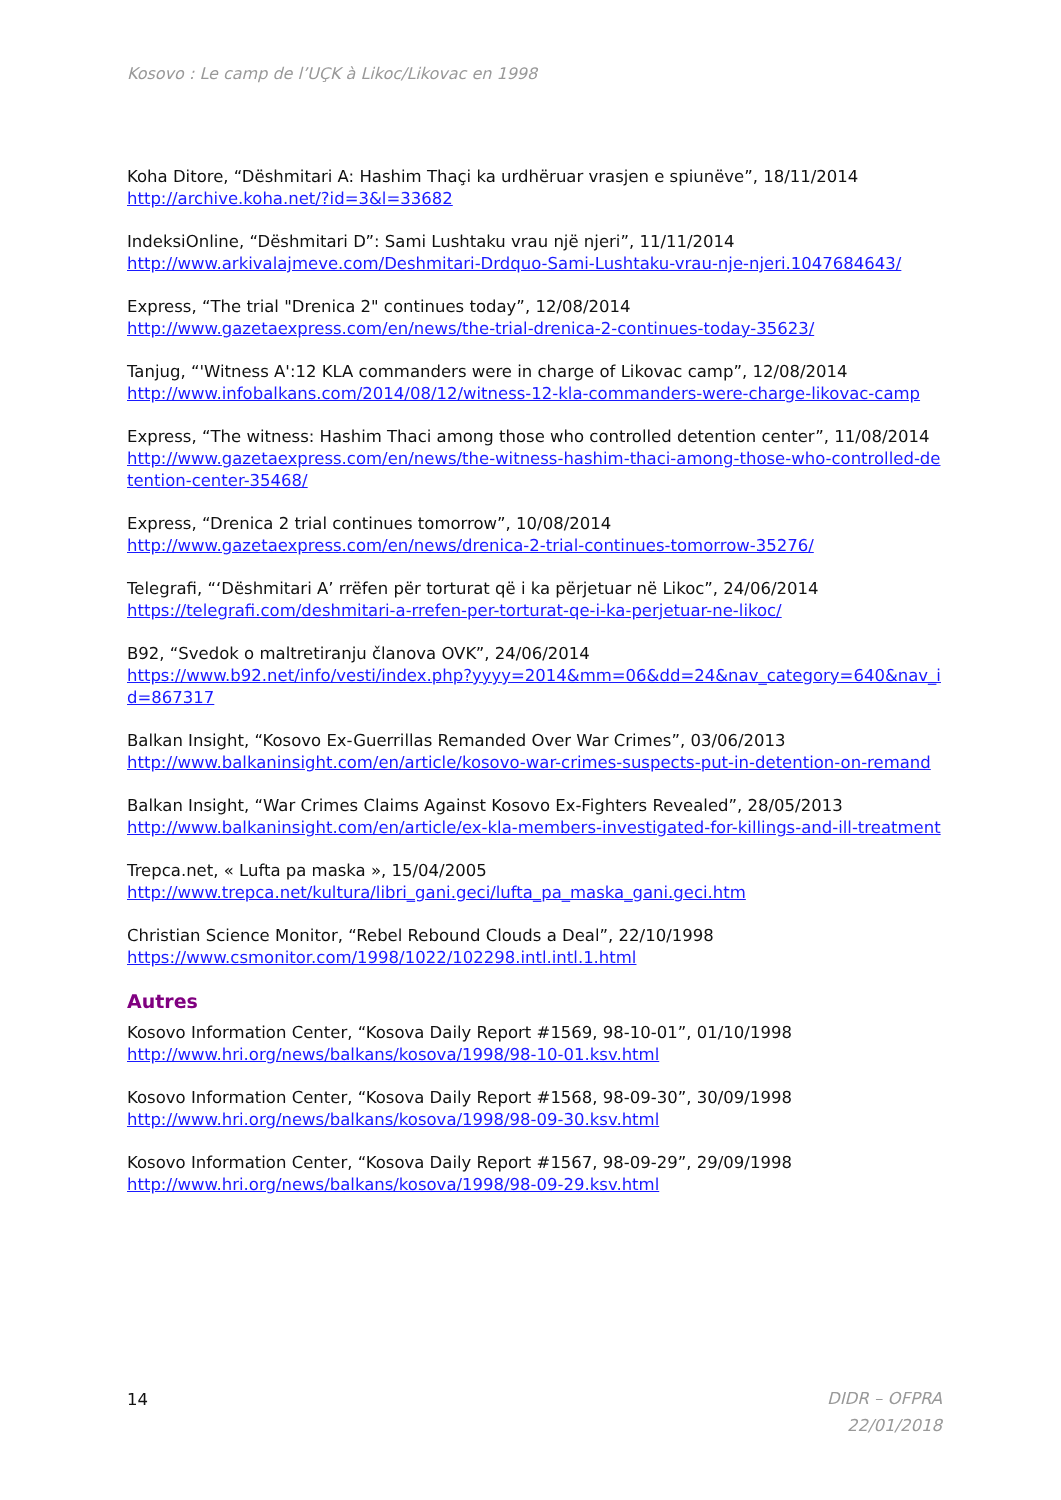Kosovo : Le camp de l’UÇK à Likoc/Likovac en 1998
Koha Ditore, “Dëshmitari A: Hashim Thaçi ka urdhëruar vrasjen e spiunëve”, 18/11/2014
http://archive.koha.net/?id=3&l=33682
IndeksiOnline, “Dëshmitari D”: Sami Lushtaku vrau një njeri”, 11/11/2014
http://www.arkivalajmeve.com/Deshmitari-Drdquo-Sami-Lushtaku-vrau-nje-njeri.1047684643/
Express, “The trial "Drenica 2" continues today”, 12/08/2014
http://www.gazetaexpress.com/en/news/the-trial-drenica-2-continues-today-35623/
Tanjug, “'Witness A':12 KLA commanders were in charge of Likovac camp”, 12/08/2014
http://www.infobalkans.com/2014/08/12/witness-12-kla-commanders-were-charge-likovac-camp
Express, “The witness: Hashim Thaci among those who controlled detention center”, 11/08/2014
http://www.gazetaexpress.com/en/news/the-witness-hashim-thaci-among-those-who-controlled-detention-center-35468/
Express, “Drenica 2 trial continues tomorrow”, 10/08/2014
http://www.gazetaexpress.com/en/news/drenica-2-trial-continues-tomorrow-35276/
Telegrafi, “‘Dëshmitari A’ rrëfen për torturat që i ka përjetuar në Likoc”, 24/06/2014
https://telegrafi.com/deshmitari-a-rrefen-per-torturat-qe-i-ka-perjetuar-ne-likoc/
B92, “Svedok o maltretiranju članova OVK”, 24/06/2014
https://www.b92.net/info/vesti/index.php?yyyy=2014&mm=06&dd=24&nav_category=640&nav_id=867317
Balkan Insight, “Kosovo Ex-Guerrillas Remanded Over War Crimes”, 03/06/2013
http://www.balkaninsight.com/en/article/kosovo-war-crimes-suspects-put-in-detention-on-remand
Balkan Insight, “War Crimes Claims Against Kosovo Ex-Fighters Revealed”, 28/05/2013
http://www.balkaninsight.com/en/article/ex-kla-members-investigated-for-killings-and-ill-treatment
Trepca.net, « Lufta pa maska », 15/04/2005
http://www.trepca.net/kultura/libri_gani.geci/lufta_pa_maska_gani.geci.htm
Christian Science Monitor, “Rebel Rebound Clouds a Deal”, 22/10/1998
https://www.csmonitor.com/1998/1022/102298.intl.intl.1.html
Autres
Kosovo Information Center, “Kosova Daily Report #1569, 98-10-01”, 01/10/1998
http://www.hri.org/news/balkans/kosova/1998/98-10-01.ksv.html
Kosovo Information Center, “Kosova Daily Report #1568, 98-09-30”, 30/09/1998
http://www.hri.org/news/balkans/kosova/1998/98-09-30.ksv.html
Kosovo Information Center, “Kosova Daily Report #1567, 98-09-29”, 29/09/1998
http://www.hri.org/news/balkans/kosova/1998/98-09-29.ksv.html
14
DIDR – OFPRA
22/01/2018